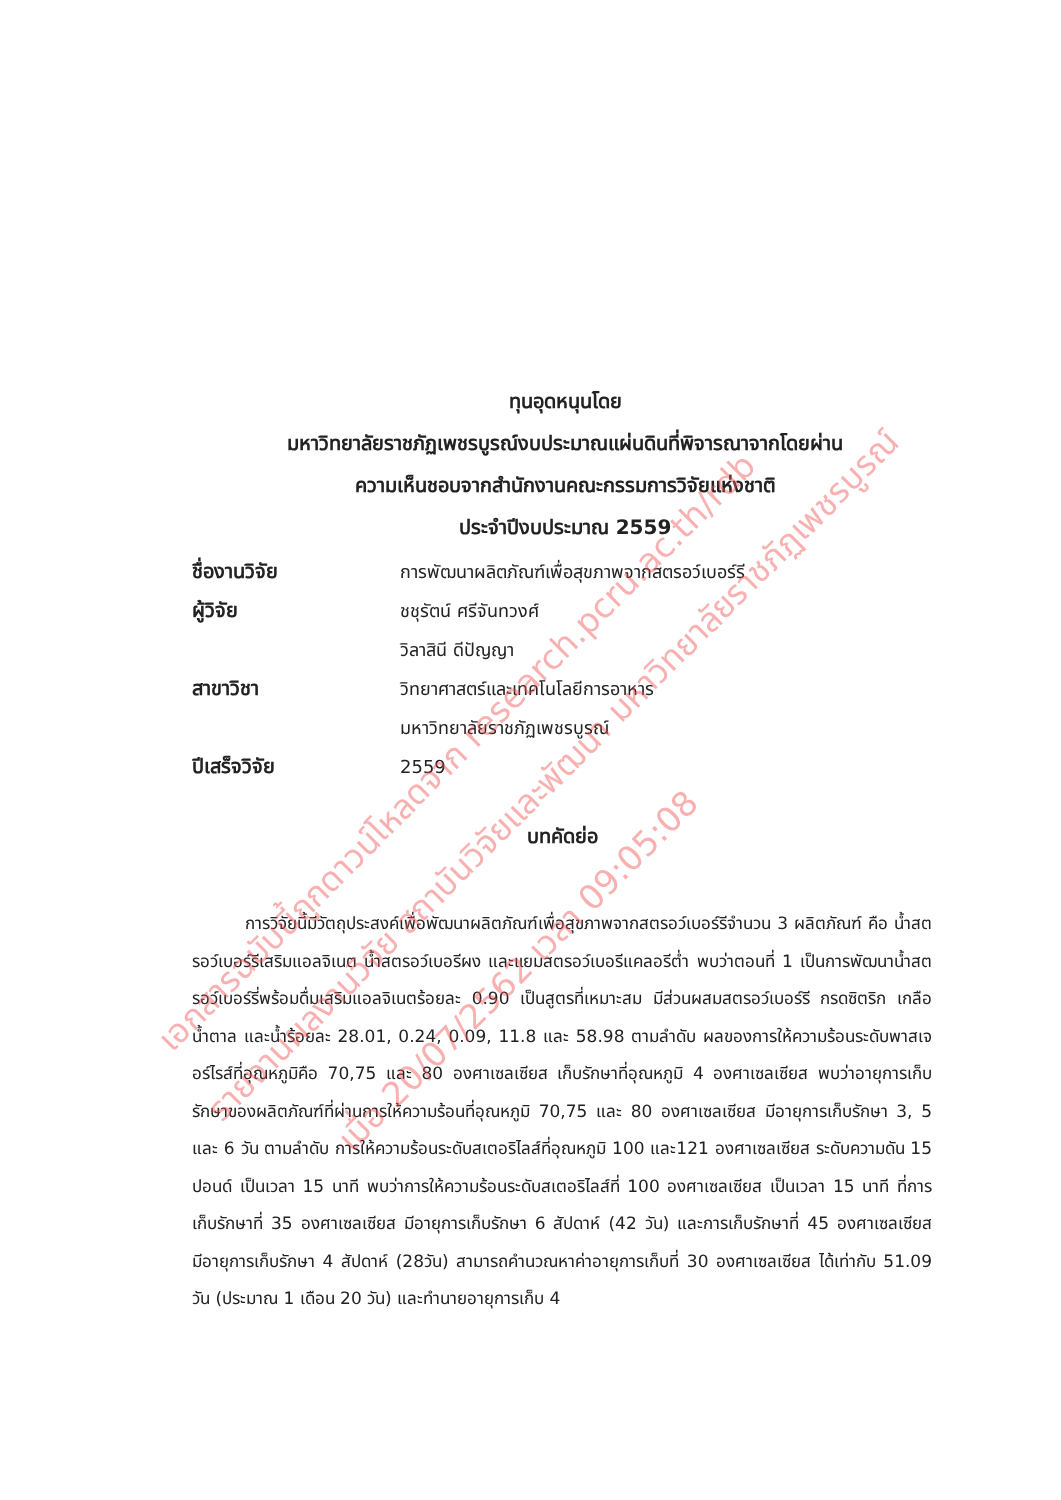ทุนอุดหนุนโดย
มหาวิทยาลัยราชภัฏเพชรบูรณ์งบประมาณแผ่นดินที่พิจารณาจากโดยผ่าน
ความเห็นชอบจากสำนักงานคณะกรรมการวิจัยแห่งชาติ
ประจำปีงบประมาณ 2559
ชื่องานวิจัย การพัฒนาผลิตภัณฑ์เพื่อสุขภาพจากสตรอว์เบอร์รี
ผู้วิจัย ชชุรัตน์ ศรีจันทวงศ์
วิลาสินี ดีปัญญา
สาขาวิชา วิทยาศาสตร์และเทคโนโลยีการอาหาร
มหาวิทยาลัยราชภัฏเพชรบูรณ์
ปีเสร็จวิจัย 2559
บทคัดย่อ
การวิจัยนี้มีวัตถุประสงค์เพื่อพัฒนาผลิตภัณฑ์เพื่อสุขภาพจากสตรอว์เบอร์รีจำนวน 3 ผลิตภัณฑ์ คือ น้ำสตรอว์เบอร์รีเสริมแอลจิเนต น้ำสตรอว์เบอรีผง และแยมสตรอว์เบอรีแคลอรีต่ำ พบว่าตอนที่ 1 เป็นการพัฒนาน้ำสตรอว์เบอร์รี่พร้อมดื่มเสริมแอลจิเนตร้อยละ 0.90 เป็นสูตรที่เหมาะสม มีส่วนผสมสตรอว์เบอร์รี กรดซิตริก เกลือ น้ำตาล และน้ำร้อยละ 28.01, 0.24, 0.09, 11.8 และ 58.98 ตามลำดับ ผลของการให้ความร้อนระดับพาสเจอร์ไรส์ที่อุณหภูมิคือ 70,75 และ 80 องศาเซลเซียส เก็บรักษาที่อุณหภูมิ 4 องศาเซลเซียส พบว่าอายุการเก็บรักษาของผลิตภัณฑ์ที่ผ่านการให้ความร้อนที่อุณหภูมิ 70,75 และ 80 องศาเซลเซียส มีอายุการเก็บรักษา 3, 5 และ 6 วัน ตามลำดับ การให้ความร้อนระดับสเตอริไลส์ที่อุณหภูมิ 100 และ121 องศาเซลเซียส ระดับความดัน 15 ปอนด์ เป็นเวลา 15 นาที พบว่าการให้ความร้อนระดับสเตอริไลส์ที่ 100 องศาเซลเซียส เป็นเวลา 15 นาที ที่การเก็บรักษาที่ 35 องศาเซลเซียส มีอายุการเก็บรักษา 6 สัปดาห์ (42 วัน) และการเก็บรักษาที่ 45 องศาเซลเซียส มีอายุการเก็บรักษา 4 สัปดาห์ (28วัน) สามารถคำนวณหาค่าอายุการเก็บที่ 30 องศาเซลเซียส ได้เท่ากับ 51.09 วัน (ประมาณ 1 เดือน 20 วัน) และทำนายอายุการเก็บ 4
เอกสารฉบับนี้ถูกดาวน์โหลดจาก research.pcru.ac.th/rdb
รายงานผลงานวิจัย สถาบันวิจัยและพัฒนา มหาวิทยาลัยราชภัฏเพชรบูรณ์
เมื่อ 20/07/2562 เวลา 09:05:08